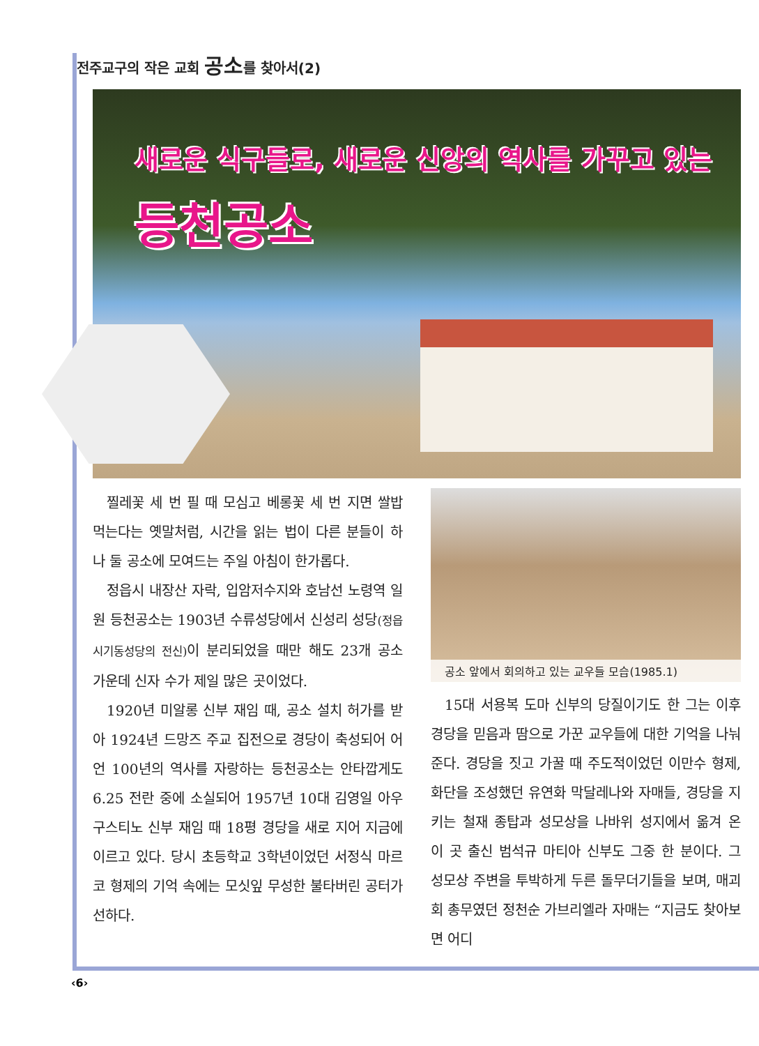전주교구의 작은 교회 공소를 찾아서(2)
새로운 식구들로, 새로운 신앙의 역사를 가꾸고 있는
등천공소
찔레꽃 세 번 필 때 모심고 베롱꽃 세 번 지면 쌀밥 먹는다는 옛말처럼, 시간을 읽는 법이 다른 분들이 하나 둘 공소에 모여드는 주일 아침이 한가롭다.
정읍시 내장산 자락, 입암저수지와 호남선 노령역 일원 등천공소는 1903년 수류성당에서 신성리 성당(정읍 시기동성당의 전신) 이 분리되었을 때만 해도 23개 공소 가운데 신자 수가 제일 많은 곳이었다.
1920년 미알롱 신부 재임 때, 공소 설치 허가를 받아 1924년 드망즈 주교 집전으로 경당이 축성되어 어언 100년의 역사를 자랑하는 등천공소는 안타깝게도 6.25 전란 중에 소실되어 1957년 10대 김영일 아우구스티노 신부 재임 때 18평 경당을 새로 지어 지금에 이르고 있다. 당시 초등학교 3학년이었던 서정식 마르코 형제의 기억 속에는 모싯잎 무성한 불타버린 공터가 선하다.
공소 앞에서 회의하고 있는 교우들 모습(1985.1)
15대 서용복 도마 신부의 당질이기도 한 그는 이후 경당을 믿음과 땀으로 가꾼 교우들에 대한 기억을 나눠 준다. 경당을 짓고 가꿀 때 주도적이었던 이만수 형제, 화단을 조성했던 유연화 막달레나와 자매들, 경당을 지키는 철재 종탑과 성모상을 나바위 성지에서 옮겨 온 이 곳 출신 범석규 마티아 신부도 그중 한 분이다. 그 성모상 주변을 투박하게 두른 돌무더기들을 보며, 매괴회 총무였던 정천순 가브리엘라 자매는 “지금도 찾아보면 어디
‹6›